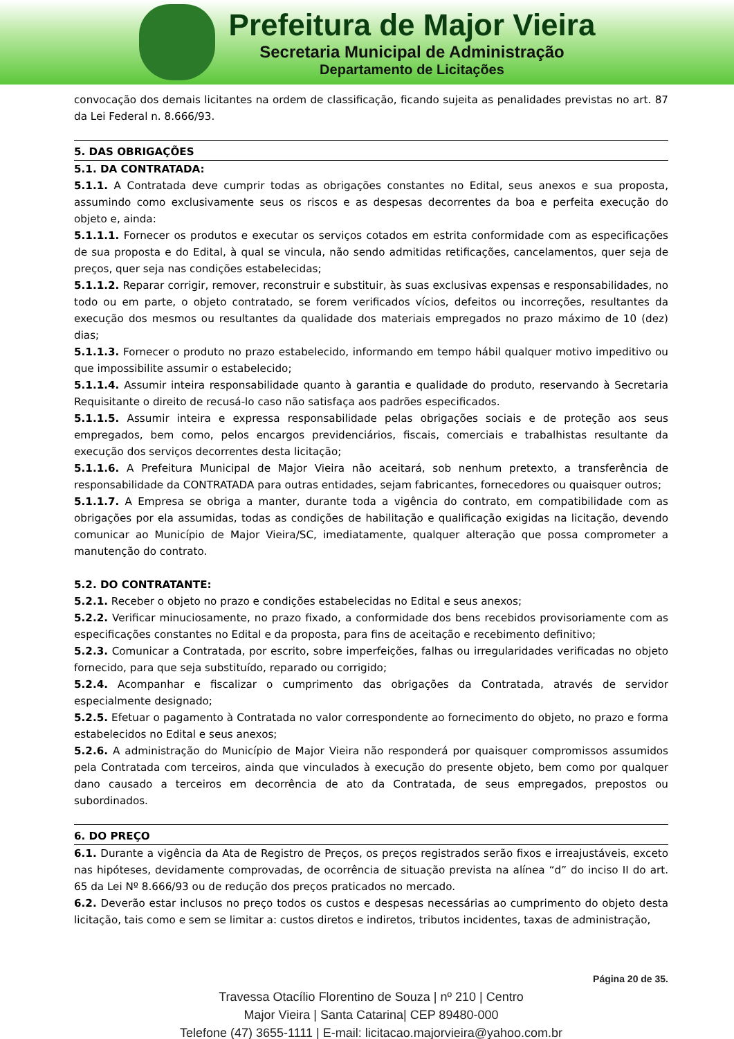Prefeitura de Major Vieira
Secretaria Municipal de Administração
Departamento de Licitações
convocação dos demais licitantes na ordem de classificação, ficando sujeita as penalidades previstas no art. 87 da Lei Federal n. 8.666/93.
5. DAS OBRIGAÇÕES
5.1. DA CONTRATADA:
5.1.1. A Contratada deve cumprir todas as obrigações constantes no Edital, seus anexos e sua proposta, assumindo como exclusivamente seus os riscos e as despesas decorrentes da boa e perfeita execução do objeto e, ainda:
5.1.1.1. Fornecer os produtos e executar os serviços cotados em estrita conformidade com as especificações de sua proposta e do Edital, à qual se vincula, não sendo admitidas retificações, cancelamentos, quer seja de preços, quer seja nas condições estabelecidas;
5.1.1.2. Reparar corrigir, remover, reconstruir e substituir, às suas exclusivas expensas e responsabilidades, no todo ou em parte, o objeto contratado, se forem verificados vícios, defeitos ou incorreções, resultantes da execução dos mesmos ou resultantes da qualidade dos materiais empregados no prazo máximo de 10 (dez) dias;
5.1.1.3. Fornecer o produto no prazo estabelecido, informando em tempo hábil qualquer motivo impeditivo ou que impossibilite assumir o estabelecido;
5.1.1.4. Assumir inteira responsabilidade quanto à garantia e qualidade do produto, reservando à Secretaria Requisitante o direito de recusá-lo caso não satisfaça aos padrões especificados.
5.1.1.5. Assumir inteira e expressa responsabilidade pelas obrigações sociais e de proteção aos seus empregados, bem como, pelos encargos previdenciários, fiscais, comerciais e trabalhistas resultante da execução dos serviços decorrentes desta licitação;
5.1.1.6. A Prefeitura Municipal de Major Vieira não aceitará, sob nenhum pretexto, a transferência de responsabilidade da CONTRATADA para outras entidades, sejam fabricantes, fornecedores ou quaisquer outros;
5.1.1.7. A Empresa se obriga a manter, durante toda a vigência do contrato, em compatibilidade com as obrigações por ela assumidas, todas as condições de habilitação e qualificação exigidas na licitação, devendo comunicar ao Município de Major Vieira/SC, imediatamente, qualquer alteração que possa comprometer a manutenção do contrato.
5.2. DO CONTRATANTE:
5.2.1. Receber o objeto no prazo e condições estabelecidas no Edital e seus anexos;
5.2.2. Verificar minuciosamente, no prazo fixado, a conformidade dos bens recebidos provisoriamente com as especificações constantes no Edital e da proposta, para fins de aceitação e recebimento definitivo;
5.2.3. Comunicar a Contratada, por escrito, sobre imperfeições, falhas ou irregularidades verificadas no objeto fornecido, para que seja substituído, reparado ou corrigido;
5.2.4. Acompanhar e fiscalizar o cumprimento das obrigações da Contratada, através de servidor especialmente designado;
5.2.5. Efetuar o pagamento à Contratada no valor correspondente ao fornecimento do objeto, no prazo e forma estabelecidos no Edital e seus anexos;
5.2.6. A administração do Município de Major Vieira não responderá por quaisquer compromissos assumidos pela Contratada com terceiros, ainda que vinculados à execução do presente objeto, bem como por qualquer dano causado a terceiros em decorrência de ato da Contratada, de seus empregados, prepostos ou subordinados.
6. DO PREÇO
6.1. Durante a vigência da Ata de Registro de Preços, os preços registrados serão fixos e irreajustáveis, exceto nas hipóteses, devidamente comprovadas, de ocorrência de situação prevista na alínea “d” do inciso II do art. 65 da Lei Nº 8.666/93 ou de redução dos preços praticados no mercado.
6.2. Deverão estar inclusos no preço todos os custos e despesas necessárias ao cumprimento do objeto desta licitação, tais como e sem se limitar a: custos diretos e indiretos, tributos incidentes, taxas de administração,
Página 20 de 35.
Travessa Otacílio Florentino de Souza | nº 210 | Centro
Major Vieira | Santa Catarina| CEP 89480-000
Telefone (47) 3655-1111 | E-mail: licitacao.majorvieira@yahoo.com.br